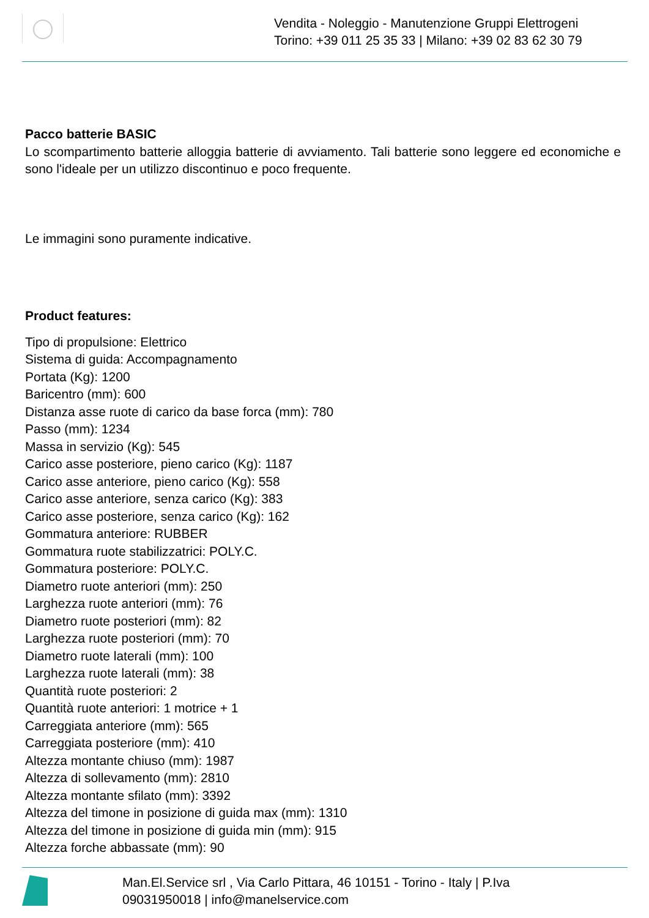Vendita - Noleggio - Manutenzione Gruppi Elettrogeni
Torino: +39 011 25 35 33 | Milano: +39 02 83 62 30 79
Pacco batterie BASIC
Lo scompartimento batterie alloggia batterie di avviamento. Tali batterie sono leggere ed economiche e sono l'ideale per un utilizzo discontinuo e poco frequente.
Le immagini sono puramente indicative.
Product features:
Tipo di propulsione: Elettrico
Sistema di guida: Accompagnamento
Portata (Kg): 1200
Baricentro (mm): 600
Distanza asse ruote di carico da base forca (mm): 780
Passo (mm): 1234
Massa in servizio (Kg): 545
Carico asse posteriore, pieno carico (Kg): 1187
Carico asse anteriore, pieno carico (Kg): 558
Carico asse anteriore, senza carico (Kg): 383
Carico asse posteriore, senza carico (Kg): 162
Gommatura anteriore: RUBBER
Gommatura ruote stabilizzatrici: POLY.C.
Gommatura posteriore: POLY.C.
Diametro ruote anteriori (mm): 250
Larghezza ruote anteriori (mm): 76
Diametro ruote posteriori (mm): 82
Larghezza ruote posteriori (mm): 70
Diametro ruote laterali (mm): 100
Larghezza ruote laterali (mm): 38
Quantità ruote posteriori: 2
Quantità ruote anteriori: 1 motrice + 1
Carreggiata anteriore (mm): 565
Carreggiata posteriore (mm): 410
Altezza montante chiuso (mm): 1987
Altezza di sollevamento (mm): 2810
Altezza montante sfilato (mm): 3392
Altezza del timone in posizione di guida max (mm): 1310
Altezza del timone in posizione di guida min (mm): 915
Altezza forche abbassate (mm): 90
Man.El.Service srl , Via Carlo Pittara, 46 10151 - Torino - Italy | P.Iva
09031950018 | info@manelservice.com